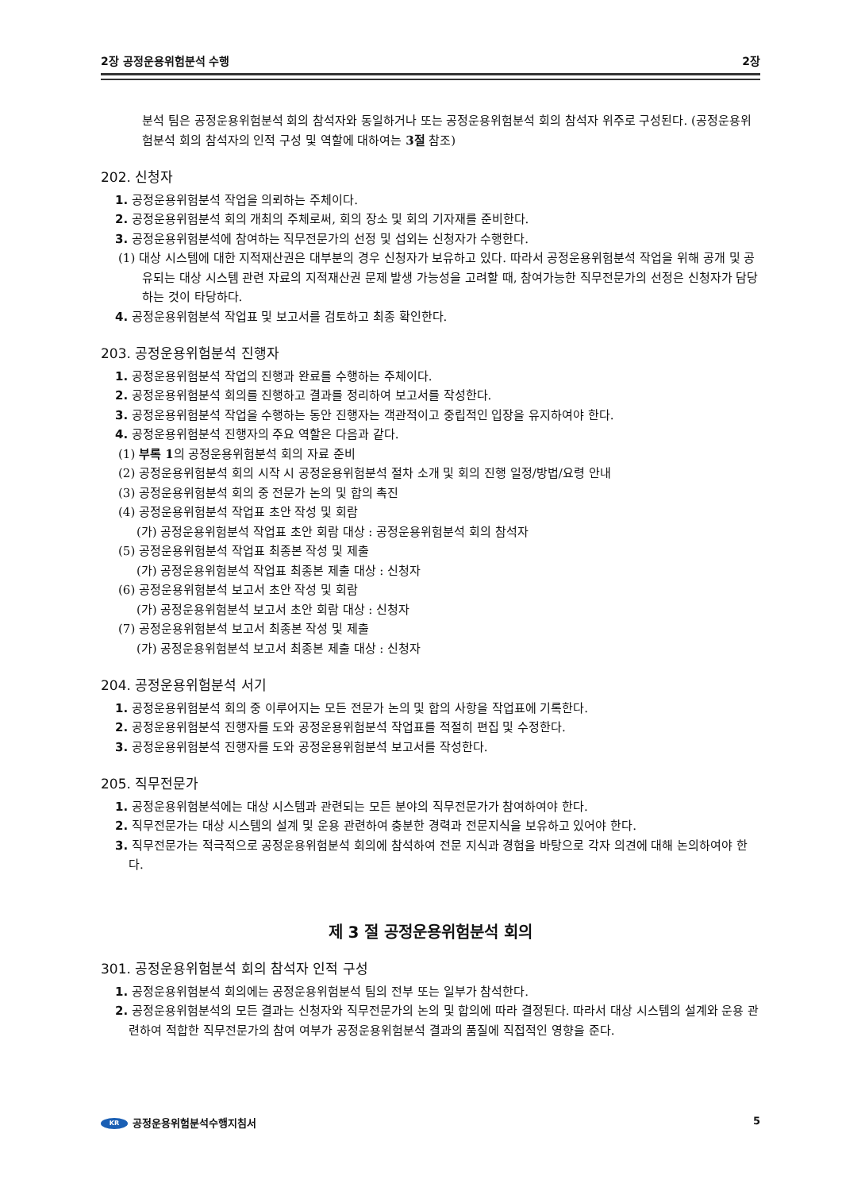2장 공정운용위험분석 수행 2장
분석 팀은 공정운용위험분석 회의 참석자와 동일하거나 또는 공정운용위험분석 회의 참석자 위주로 구성된다. (공정운용위험분석 회의 참석자의 인적 구성 및 역할에 대하여는 3절 참조)
202. 신청자
1. 공정운용위험분석 작업을 의뢰하는 주체이다.
2. 공정운용위험분석 회의 개최의 주체로써, 회의 장소 및 회의 기자재를 준비한다.
3. 공정운용위험분석에 참여하는 직무전문가의 선정 및 섭외는 신청자가 수행한다.
(1) 대상 시스템에 대한 지적재산권은 대부분의 경우 신청자가 보유하고 있다. 따라서 공정운용위험분석 작업을 위해 공개 및 공유되는 대상 시스템 관련 자료의 지적재산권 문제 발생 가능성을 고려할 때, 참여가능한 직무전문가의 선정은 신청자가 담당하는 것이 타당하다.
4. 공정운용위험분석 작업표 및 보고서를 검토하고 최종 확인한다.
203. 공정운용위험분석 진행자
1. 공정운용위험분석 작업의 진행과 완료를 수행하는 주체이다.
2. 공정운용위험분석 회의를 진행하고 결과를 정리하여 보고서를 작성한다.
3. 공정운용위험분석 작업을 수행하는 동안 진행자는 객관적이고 중립적인 입장을 유지하여야 한다.
4. 공정운용위험분석 진행자의 주요 역할은 다음과 같다.
(1) 부록 1의 공정운용위험분석 회의 자료 준비
(2) 공정운용위험분석 회의 시작 시 공정운용위험분석 절차 소개 및 회의 진행 일정/방법/요령 안내
(3) 공정운용위험분석 회의 중 전문가 논의 및 합의 촉진
(4) 공정운용위험분석 작업표 초안 작성 및 회람
(가) 공정운용위험분석 작업표 초안 회람 대상 : 공정운용위험분석 회의 참석자
(5) 공정운용위험분석 작업표 최종본 작성 및 제출
(가) 공정운용위험분석 작업표 최종본 제출 대상 : 신청자
(6) 공정운용위험분석 보고서 초안 작성 및 회람
(가) 공정운용위험분석 보고서 초안 회람 대상 : 신청자
(7) 공정운용위험분석 보고서 최종본 작성 및 제출
(가) 공정운용위험분석 보고서 최종본 제출 대상 : 신청자
204. 공정운용위험분석 서기
1. 공정운용위험분석 회의 중 이루어지는 모든 전문가 논의 및 합의 사항을 작업표에 기록한다.
2. 공정운용위험분석 진행자를 도와 공정운용위험분석 작업표를 적절히 편집 및 수정한다.
3. 공정운용위험분석 진행자를 도와 공정운용위험분석 보고서를 작성한다.
205. 직무전문가
1. 공정운용위험분석에는 대상 시스템과 관련되는 모든 분야의 직무전문가가 참여하여야 한다.
2. 직무전문가는 대상 시스템의 설계 및 운용 관련하여 충분한 경력과 전문지식을 보유하고 있어야 한다.
3. 직무전문가는 적극적으로 공정운용위험분석 회의에 참석하여 전문 지식과 경험을 바탕으로 각자 의견에 대해 논의하여야 한다.
제 3 절 공정운용위험분석 회의
301. 공정운용위험분석 회의 참석자 인적 구성
1. 공정운용위험분석 회의에는 공정운용위험분석 팀의 전부 또는 일부가 참석한다.
2. 공정운용위험분석의 모든 결과는 신청자와 직무전문가의 논의 및 합의에 따라 결정된다. 따라서 대상 시스템의 설계와 운용 관련하여 적합한 직무전문가의 참여 여부가 공정운용위험분석 결과의 품질에 직접적인 영향을 준다.
KR 공정운용위험분석수행지침서 5